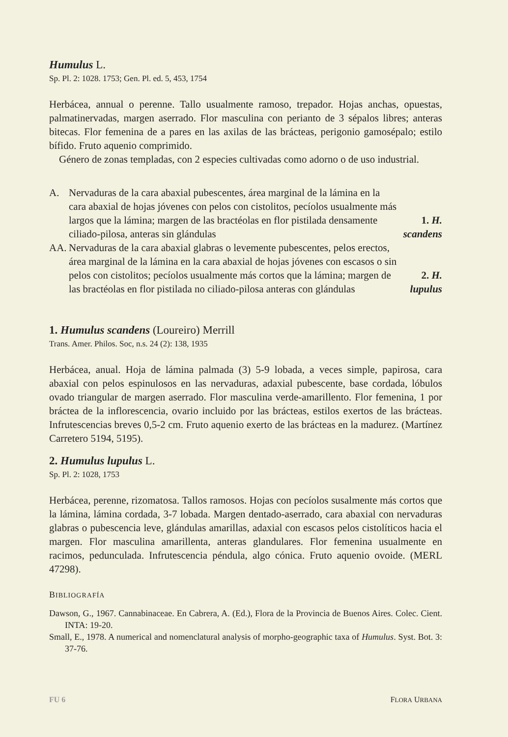Humulus L.
Sp. Pl. 2: 1028. 1753; Gen. Pl. ed. 5, 453, 1754
Herbácea, annual o perenne. Tallo usualmente ramoso, trepador. Hojas anchas, opuestas, palmatinervadas, margen aserrado. Flor masculina con perianto de 3 sépalos libres; anteras bitecas. Flor femenina de a pares en las axilas de las brácteas, perigonio gamosépalo; estilo bífido. Fruto aquenio comprimido.
Género de zonas templadas, con 2 especies cultivadas como adorno o de uso industrial.
A. Nervaduras de la cara abaxial pubescentes, área marginal de la lámina en la cara abaxial de hojas jóvenes con pelos con cistolitos, pecíolos usualmente más largos que la lámina; margen de las bractéolas en flor pistilada densamente ciliado-pilosa, anteras sin glándulas 1. H. scandens
AA. Nervaduras de la cara abaxial glabras o levemente pubescentes, pelos erectos, área marginal de la lámina en la cara abaxial de hojas jóvenes con escasos o sin pelos con cistolitos; pecíolos usualmente más cortos que la lámina; margen de las bractéolas en flor pistilada no ciliado-pilosa anteras con glándulas 2. H. lupulus
1. Humulus scandens (Loureiro) Merrill
Trans. Amer. Philos. Soc, n.s. 24 (2): 138, 1935
Herbácea, anual. Hoja de lámina palmada (3) 5-9 lobada, a veces simple, papirosa, cara abaxial con pelos espinulosos en las nervaduras, adaxial pubescente, base cordada, lóbulos ovado triangular de margen aserrado. Flor masculina verde-amarillento. Flor femenina, 1 por bráctea de la inflorescencia, ovario incluido por las brácteas, estilos exertos de las brácteas. Infrutescencias breves 0,5-2 cm. Fruto aquenio exerto de las brácteas en la madurez. (Martínez Carretero 5194, 5195).
2. Humulus lupulus L.
Sp. Pl. 2: 1028, 1753
Herbácea, perenne, rizomatosa. Tallos ramosos. Hojas con pecíolos susalmente más cortos que la lámina, lámina cordada, 3-7 lobada. Margen dentado-aserrado, cara abaxial con nervaduras glabras o pubescencia leve, glándulas amarillas, adaxial con escasos pelos cistolíticos hacia el margen. Flor masculina amarillenta, anteras glandulares. Flor femenina usualmente en racimos, pedunculada. Infrutescencia péndula, algo cónica. Fruto aquenio ovoide. (MERL 47298).
BIBLIOGRAFÍA
Dawson, G., 1967. Cannabinaceae. En Cabrera, A. (Ed.), Flora de la Provincia de Buenos Aires. Colec. Cient. INTA: 19-20.
Small, E., 1978. A numerical and nomenclatural analysis of morpho-geographic taxa of Humulus. Syst. Bot. 3: 37-76.
FU 6 FLORA URBANA